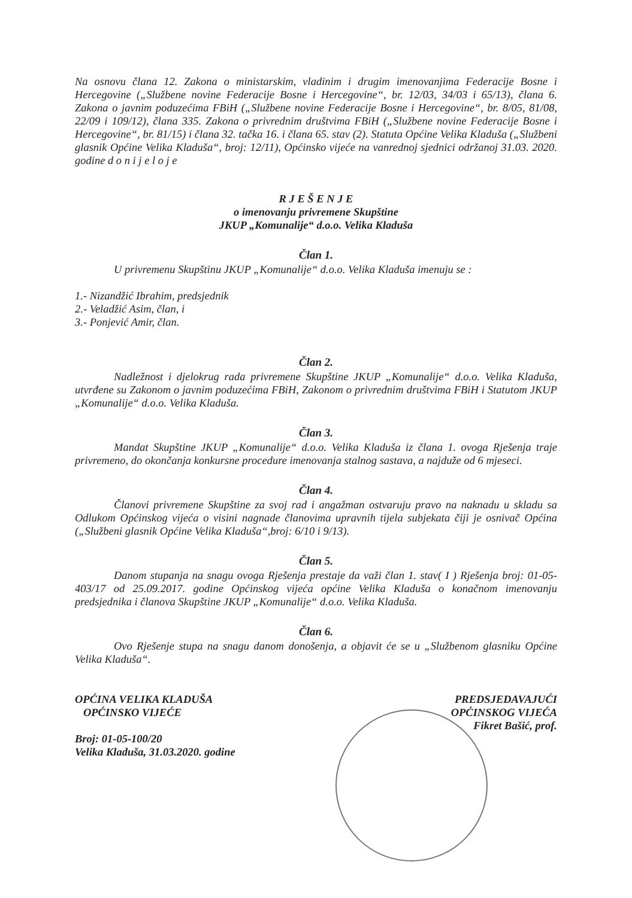Na osnovu člana 12. Zakona o ministarskim, vladinim i drugim imenovanjima Federacije Bosne i Hercegovine („Službene novine Federacije Bosne i Hercegovine“, br. 12/03, 34/03 i 65/13), člana 6. Zakona o javnim poduzećima FBiH („Službene novine Federacije Bosne i Hercegovine“, br. 8/05, 81/08, 22/09 i 109/12), člana 335. Zakona o privrednim društvima FBiH („Službene novine Federacije Bosne i Hercegovine“, br. 81/15) i člana 32. tačka 16. i člana 65. stav (2). Statuta Općine Velika Kladuša („Službeni glasnik Općine Velika Kladuša“, broj: 12/11), Općinsko vijeće na vanrednoj sjednici održanoj 31.03. 2020. godine d o n i j e l o j e
R J E Š E N J E
o imenovanju privremene Skupštine
JKUP „Komunalije“ d.o.o. Velika Kladuša
Član 1.
U privremenu Skupštinu JKUP „Komunalije“ d.o.o. Velika Kladuša imenuju se :
1.- Nizandžić Ibrahim, predsjednik
2.- Veladžić Asim, član, i
3.- Ponjević Amir, član.
Član 2.
Nadležnost i djelokrug rada privremene Skupštine JKUP „Komunalije“ d.o.o. Velika Kladuša, utvrđene su Zakonom o javnim poduzećima FBiH, Zakonom o privrednim društvima FBiH i Statutom JKUP „Komunalije“ d.o.o. Velika Kladuša.
Član 3.
Mandat Skupštine JKUP „Komunalije“ d.o.o. Velika Kladuša iz člana 1. ovoga Rješenja traje privremeno, do okončanja konkursne procedure imenovanja stalnog sastava, a najduže od 6 mjeseci.
Član 4.
Članovi privremene Skupštine za svoj rad i angažman ostvaruju pravo na naknadu u skladu sa Odlukom Općinskog vijeća o visini nagnade članovima upravnih tijela subjekata čiji je osnivač Općina („Službeni glasnik Općine Velika Kladuša“,broj: 6/10 i 9/13).
Član 5.
Danom stupanja na snagu ovoga Rješenja prestaje da važi član 1. stav( I ) Rješenja broj: 01-05-403/17 od 25.09.2017. godine Općinskog vijeća općine Velika Kladuša o konačnom imenovanju predsjednika i članova Skupštine JKUP „Komunalije“ d.o.o. Velika Kladuša.
Član 6.
Ovo Rješenje stupa na snagu danom donošenja, a objavit će se u „Službenom glasniku Općine Velika Kladuša“.
OPĆINA VELIKA KLADUŠA
OPĆINSKO VIJEĆE
Broj: 01-05-100/20
Velika Kladuša, 31.03.2020. godine
PREDSJEDAVAJUĆI
OPĆINSKOG VIJEĆA
Fikret Bašić, prof.